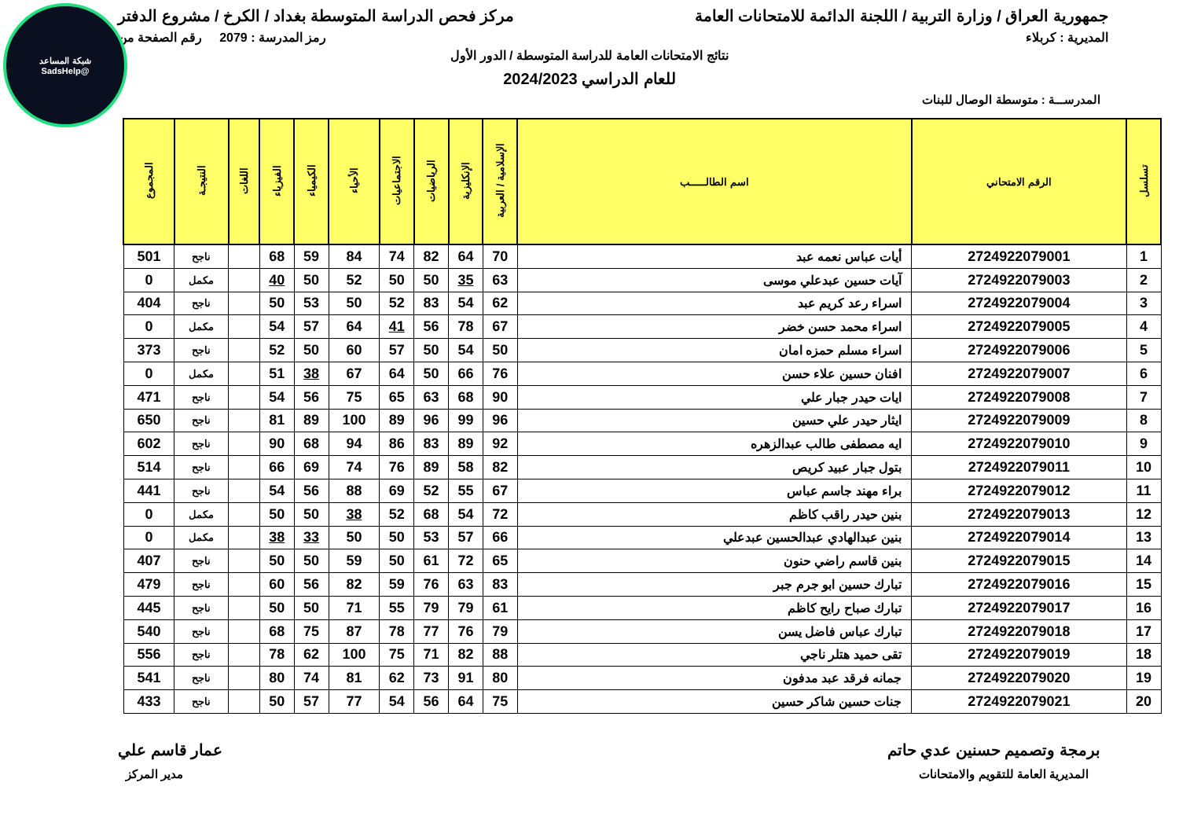شبكة المساعد
@SadsHelp
جمهورية العراق / وزارة التربية / اللجنة الدائمة للامتحانات العامة مركز فحص الدراسة المتوسطة بغداد / الكرخ / مشروع الدفتر
المديرية : كربلاء رمز المدرسة : 2079 رقم الصفحة من
نتائج الامتحانات العامة للدراسة المتوسطة / الدور الأول
للعام الدراسي 2024/2023
المدرســـة : متوسطة الوصال للبنات
| تسلسل | الرقم الامتحاني | اسم الطالـــــب | الإسلامية / العربية | الإنكليزية | الرياضيات | الاجتماعيات | الأحياء | الكيمياء | الفيزياء | اللغات | النتيجـة | المجموع |
| --- | --- | --- | --- | --- | --- | --- | --- | --- | --- | --- | --- | --- |
| 1 | 2724922079001 | أيات عباس نعمه عبد | 70 | 64 | 82 | 74 | 84 | 59 | 68 | | ناجح | 501 |
| 2 | 2724922079003 | آيات حسين عبدعلي موسى | 63 | 35 | 50 | 50 | 52 | 50 | 40 | | مكمل | 0 |
| 3 | 2724922079004 | اسراء رعد كريم عبد | 62 | 54 | 83 | 52 | 50 | 53 | 50 | | ناجح | 404 |
| 4 | 2724922079005 | اسراء محمد حسن خضر | 67 | 78 | 56 | 41 | 64 | 57 | 54 | | مكمل | 0 |
| 5 | 2724922079006 | اسراء مسلم حمزه امان | 50 | 54 | 50 | 57 | 60 | 50 | 52 | | ناجح | 373 |
| 6 | 2724922079007 | افنان حسين علاء حسن | 76 | 66 | 50 | 64 | 67 | 38 | 51 | | مكمل | 0 |
| 7 | 2724922079008 | ايات حيدر جبار علي | 90 | 68 | 63 | 65 | 75 | 56 | 54 | | ناجح | 471 |
| 8 | 2724922079009 | ايثار حيدر علي حسين | 96 | 99 | 96 | 89 | 100 | 89 | 81 | | ناجح | 650 |
| 9 | 2724922079010 | ايه مصطفى طالب عبدالزهره | 92 | 89 | 83 | 86 | 94 | 68 | 90 | | ناجح | 602 |
| 10 | 2724922079011 | بتول جبار عبيد كريص | 82 | 58 | 89 | 76 | 74 | 69 | 66 | | ناجح | 514 |
| 11 | 2724922079012 | براء مهند جاسم عباس | 67 | 55 | 52 | 69 | 88 | 56 | 54 | | ناجح | 441 |
| 12 | 2724922079013 | بنين حيدر راقب كاظم | 72 | 54 | 68 | 52 | 38 | 50 | 50 | | مكمل | 0 |
| 13 | 2724922079014 | بنين عبدالهادي عبدالحسين عبدعلي | 66 | 57 | 53 | 50 | 50 | 33 | 38 | | مكمل | 0 |
| 14 | 2724922079015 | بنين قاسم راضي حنون | 65 | 72 | 61 | 50 | 59 | 50 | 50 | | ناجح | 407 |
| 15 | 2724922079016 | تبارك حسين ابو جرم جبر | 83 | 63 | 76 | 59 | 82 | 56 | 60 | | ناجح | 479 |
| 16 | 2724922079017 | تبارك صباح رايح كاظم | 61 | 79 | 79 | 55 | 71 | 50 | 50 | | ناجح | 445 |
| 17 | 2724922079018 | تبارك عباس فاضل يسن | 79 | 76 | 77 | 78 | 87 | 75 | 68 | | ناجح | 540 |
| 18 | 2724922079019 | تقى حميد هتلر ناجي | 88 | 82 | 71 | 75 | 100 | 62 | 78 | | ناجح | 556 |
| 19 | 2724922079020 | جمانه فرقد عبد مدفون | 80 | 91 | 73 | 62 | 81 | 74 | 80 | | ناجح | 541 |
| 20 | 2724922079021 | جنات حسين شاكر حسين | 75 | 64 | 56 | 54 | 77 | 57 | 50 | | ناجح | 433 |
برمجة وتصميم حسنين عدي حاتم عمار قاسم علي
المديرية العامة للتقويم والامتحانات مدير المركز